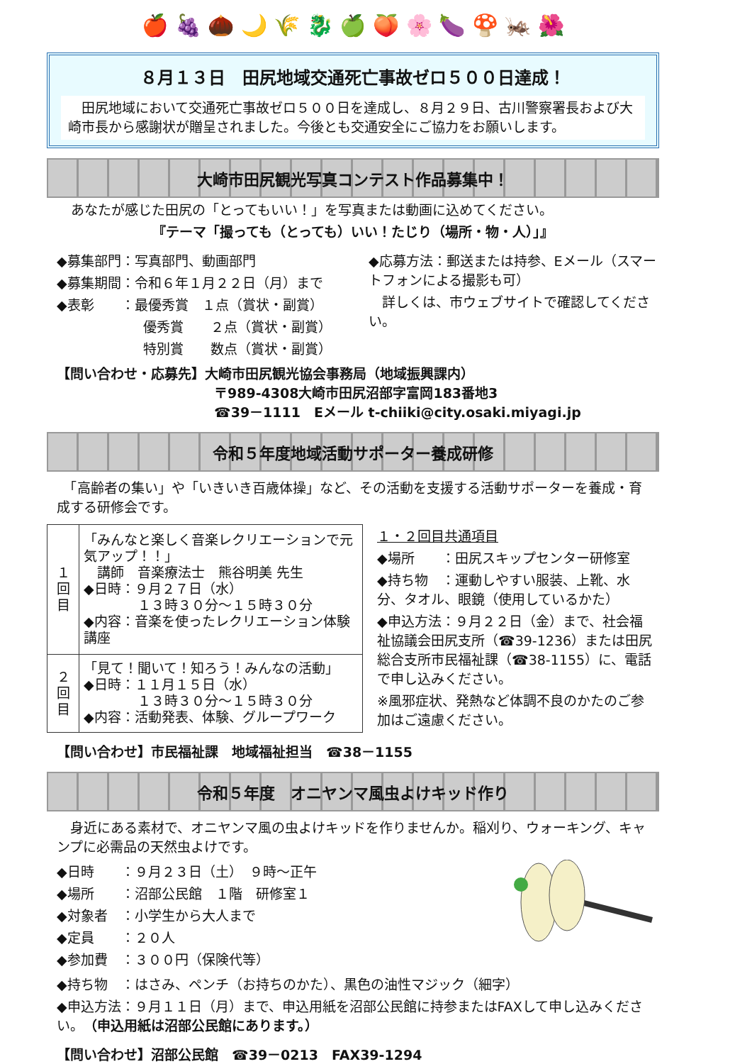🍎 🍇 🌰 🌙 🌾 🐉 🍏 🍑 🌸 🍆 🍄 🦗 🌺
８月１３日　田尻地域交通死亡事故ゼロ５００日達成！
　田尻地域において交通死亡事故ゼロ５００日を達成し、８月２９日、古川警察署長および大崎市長から感謝状が贈呈されました。今後とも交通安全にご協力をお願いします。
大崎市田尻観光写真コンテスト作品募集中！
あなたが感じた田尻の「とってもいい！」を写真または動画に込めてください。
『テーマ「撮っても（とっても）いい！たじり（場所・物・人）」』
◆募集部門：写真部門、動画部門
◆募集期間：令和６年１月２２日（月）まで
◆表彰　　：最優秀賞　１点（賞状・副賞）
優秀賞　　２点（賞状・副賞）
特別賞　　数点（賞状・副賞）
◆応募方法：郵送または持参、Eメール（スマートフォンによる撮影も可）
　詳しくは、市ウェブサイトで確認してください。
【問い合わせ・応募先】大崎市田尻観光協会事務局（地域振興課内）
〒989-4308大崎市田尻沼部字富岡183番地3
☎39－1111　Eメール t-chiiki@city.osaki.miyagi.jp
令和５年度地域活動サポーター養成研修
　「高齢者の集い」や「いきいき百歳体操」など、その活動を支援する活動サポーターを養成・育成する研修会です。
| １ 回 目 | 「みんなと楽しく音楽レクリエーションで元気アップ！！」 講師 音楽療法士 熊谷明美 先生 ◆日時：９月２７日（水） １３時３０分～１５時３０分 ◆内容：音楽を使ったレクリエーション体験講座 |
| ２ 回 目 | 「見て！聞いて！知ろう！みんなの活動」 ◆日時：１１月１５日（水） １３時３０分～１５時３０分 ◆内容：活動発表、体験、グループワーク |
１・２回目共通項目
◆場所　　：田尻スキップセンター研修室
◆持ち物　：運動しやすい服装、上靴、水分、タオル、眼鏡（使用しているかた）
◆申込方法：９月２２日（金）まで、社会福祉協議会田尻支所（☎39-1236）または田尻総合支所市民福祉課（☎38-1155）に、電話で申し込みください。
※風邪症状、発熱など体調不良のかたのご参加はご遠慮ください。
【問い合わせ】市民福祉課　地域福祉担当　☎38－1155
令和５年度　オニヤンマ風虫よけキッド作り
　身近にある素材で、オニヤンマ風の虫よけキッドを作りませんか。稲刈り、ウォーキング、キャンプに必需品の天然虫よけです。
◆日時　　：９月２３日（土）　９時～正午
◆場所　　：沼部公民館　１階　研修室１
◆対象者　：小学生から大人まで
◆定員　　：２０人
◆参加費　：３００円（保険代等）
◆持ち物　：はさみ、ペンチ（お持ちのかた）、黒色の油性マジック（細字）
◆申込方法：９月１１日（月）まで、申込用紙を沼部公民館に持参またはFAXして申し込みください。（申込用紙は沼部公民館にあります。）
【問い合わせ】沼部公民館　☎39－0213　FAX39-1294